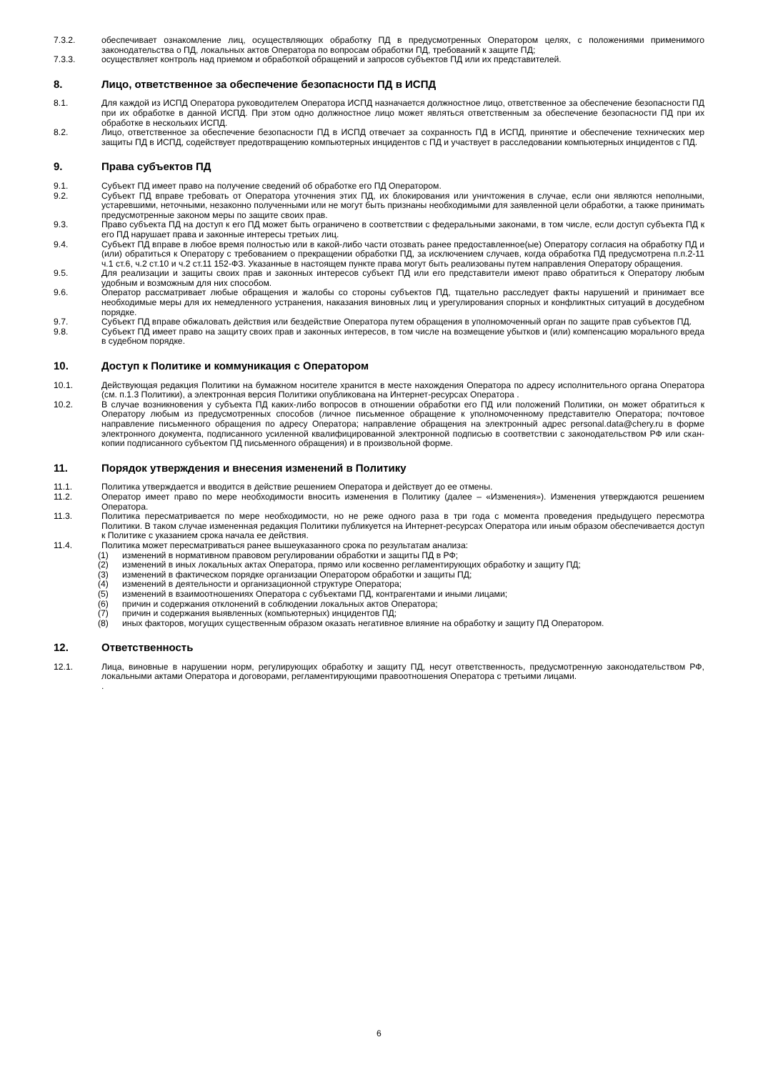7.3.2. обеспечивает ознакомление лиц, осуществляющих обработку ПД в предусмотренных Оператором целях, с положениями применимого законодательства о ПД, локальных актов Оператора по вопросам обработки ПД, требований к защите ПД;
7.3.3. осуществляет контроль над приемом и обработкой обращений и запросов субъектов ПД или их представителей.
8. Лицо, ответственное за обеспечение безопасности ПД в ИСПД
8.1. Для каждой из ИСПД Оператора руководителем Оператора ИСПД назначается должностное лицо, ответственное за обеспечение безопасности ПД при их обработке в данной ИСПД. При этом одно должностное лицо может являться ответственным за обеспечение безопасности ПД при их обработке в нескольких ИСПД.
8.2. Лицо, ответственное за обеспечение безопасности ПД в ИСПД отвечает за сохранность ПД в ИСПД, принятие и обеспечение технических мер защиты ПД в ИСПД, содействует предотвращению компьютерных инцидентов с ПД и участвует в расследовании компьютерных инцидентов с ПД.
9. Права субъектов ПД
9.1. Субъект ПД имеет право на получение сведений об обработке его ПД Оператором.
9.2. Субъект ПД вправе требовать от Оператора уточнения этих ПД, их блокирования или уничтожения в случае, если они являются неполными, устаревшими, неточными, незаконно полученными или не могут быть признаны необходимыми для заявленной цели обработки, а также принимать предусмотренные законом меры по защите своих прав.
9.3. Право субъекта ПД на доступ к его ПД может быть ограничено в соответствии с федеральными законами, в том числе, если доступ субъекта ПД к его ПД нарушает права и законные интересы третьих лиц.
9.4. Субъект ПД вправе в любое время полностью или в какой-либо части отозвать ранее предоставленное(ые) Оператору согласия на обработку ПД и (или) обратиться к Оператору с требованием о прекращении обработки ПД, за исключением случаев, когда обработка ПД предусмотрена п.п.2-11 ч.1 ст.6, ч.2 ст.10 и ч.2 ст.11 152-ФЗ. Указанные в настоящем пункте права могут быть реализованы путем направления Оператору обращения.
9.5. Для реализации и защиты своих прав и законных интересов субъект ПД или его представители имеют право обратиться к Оператору любым удобным и возможным для них способом.
9.6. Оператор рассматривает любые обращения и жалобы со стороны субъектов ПД, тщательно расследует факты нарушений и принимает все необходимые меры для их немедленного устранения, наказания виновных лиц и урегулирования спорных и конфликтных ситуаций в досудебном порядке.
9.7. Субъект ПД вправе обжаловать действия или бездействие Оператора путем обращения в уполномоченный орган по защите прав субъектов ПД.
9.8. Субъект ПД имеет право на защиту своих прав и законных интересов, в том числе на возмещение убытков и (или) компенсацию морального вреда в судебном порядке.
10. Доступ к Политике и коммуникация с Оператором
10.1. Действующая редакция Политики на бумажном носителе хранится в месте нахождения Оператора по адресу исполнительного органа Оператора (см. п.1.3 Политики), а электронная версия Политики опубликована на Интернет-ресурсах Оператора .
10.2. В случае возникновения у субъекта ПД каких-либо вопросов в отношении обработки его ПД или положений Политики, он может обратиться к Оператору любым из предусмотренных способов (личное письменное обращение к уполномоченному представителю Оператора; почтовое направление письменного обращения по адресу Оператора; направление обращения на электронный адрес personal.data@chery.ru в форме электронного документа, подписанного усиленной квалифицированной электронной подписью в соответствии с законодательством РФ или скан-копии подписанного субъектом ПД письменного обращения) и в произвольной форме.
11. Порядок утверждения и внесения изменений в Политику
11.1. Политика утверждается и вводится в действие решением Оператора и действует до ее отмены.
11.2. Оператор имеет право по мере необходимости вносить изменения в Политику (далее – «Изменения»). Изменения утверждаются решением Оператора.
11.3. Политика пересматривается по мере необходимости, но не реже одного раза в три года с момента проведения предыдущего пересмотра Политики. В таком случае измененная редакция Политики публикуется на Интернет-ресурсах Оператора или иным образом обеспечивается доступ к Политике с указанием срока начала ее действия.
11.4. Политика может пересматриваться ранее вышеуказанного срока по результатам анализа:
(1) изменений в нормативном правовом регулировании обработки и защиты ПД в РФ;
(2) изменений в иных локальных актах Оператора, прямо или косвенно регламентирующих обработку и защиту ПД;
(3) изменений в фактическом порядке организации Оператором обработки и защиты ПД;
(4) изменений в деятельности и организационной структуре Оператора;
(5) изменений в взаимоотношениях Оператора с субъектами ПД, контрагентами и иными лицами;
(6) причин и содержания отклонений в соблюдении локальных актов Оператора;
(7) причин и содержания выявленных (компьютерных) инцидентов ПД;
(8) иных факторов, могущих существенным образом оказать негативное влияние на обработку и защиту ПД Оператором.
12. Ответственность
12.1. Лица, виновные в нарушении норм, регулирующих обработку и защиту ПД, несут ответственность, предусмотренную законодательством РФ, локальными актами Оператора и договорами, регламентирующими правоотношения Оператора с третьими лицами.
.
6